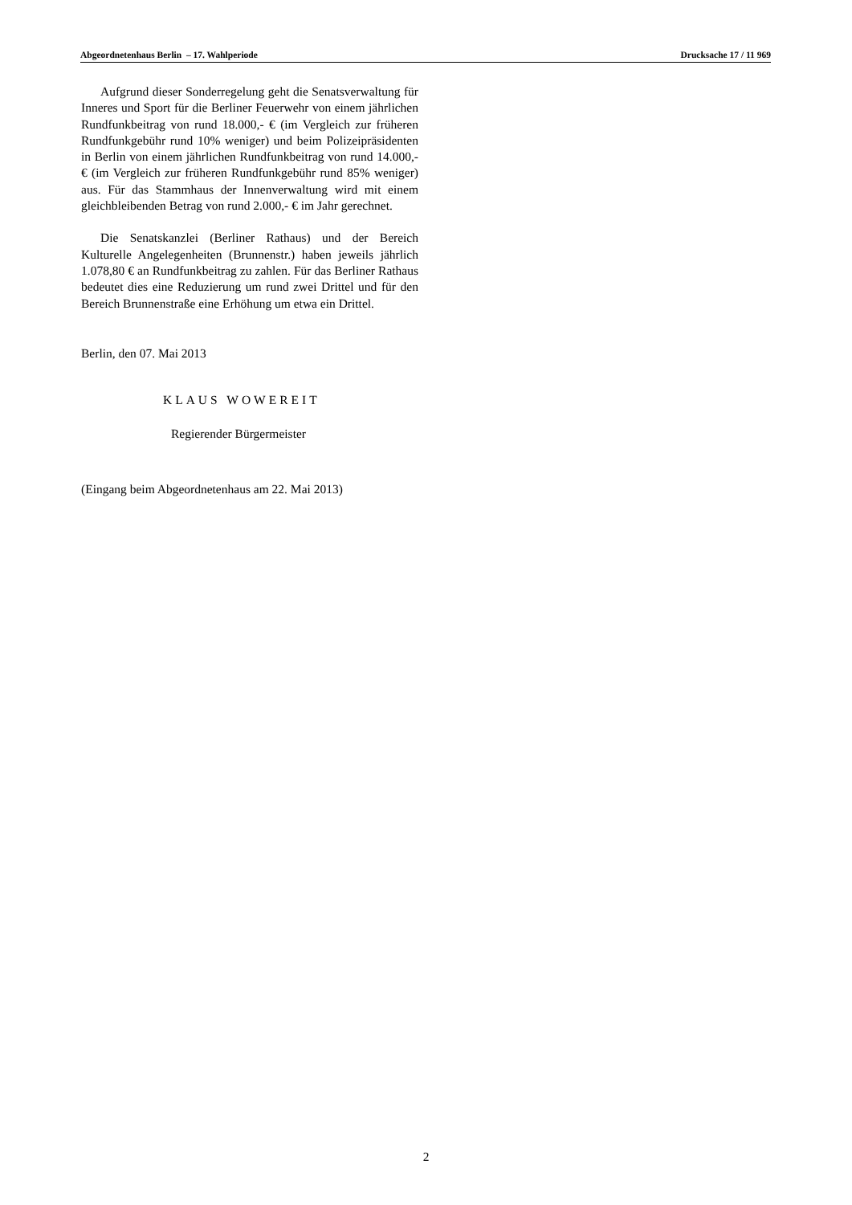Abgeordnetenhaus Berlin – 17. Wahlperiode Drucksache 17 / 11 969
Aufgrund dieser Sonderregelung geht die Senatsverwaltung für Inneres und Sport für die Berliner Feuerwehr von einem jährlichen Rundfunkbeitrag von rund 18.000,- € (im Vergleich zur früheren Rundfunkgebühr rund 10% weniger) und beim Polizeipräsidenten in Berlin von einem jährlichen Rundfunkbeitrag von rund 14.000,- € (im Vergleich zur früheren Rundfunkgebühr rund 85% weniger) aus. Für das Stammhaus der Innenverwaltung wird mit einem gleichbleibenden Betrag von rund 2.000,- € im Jahr gerechnet.
Die Senatskanzlei (Berliner Rathaus) und der Bereich Kulturelle Angelegenheiten (Brunnenstr.) haben jeweils jährlich 1.078,80 € an Rundfunkbeitrag zu zahlen. Für das Berliner Rathaus bedeutet dies eine Reduzierung um rund zwei Drittel und für den Bereich Brunnenstraße eine Erhöhung um etwa ein Drittel.
Berlin, den 07. Mai 2013
KLAUS WOWEREIT
Regierender Bürgermeister
(Eingang beim Abgeordnetenhaus am 22. Mai 2013)
2